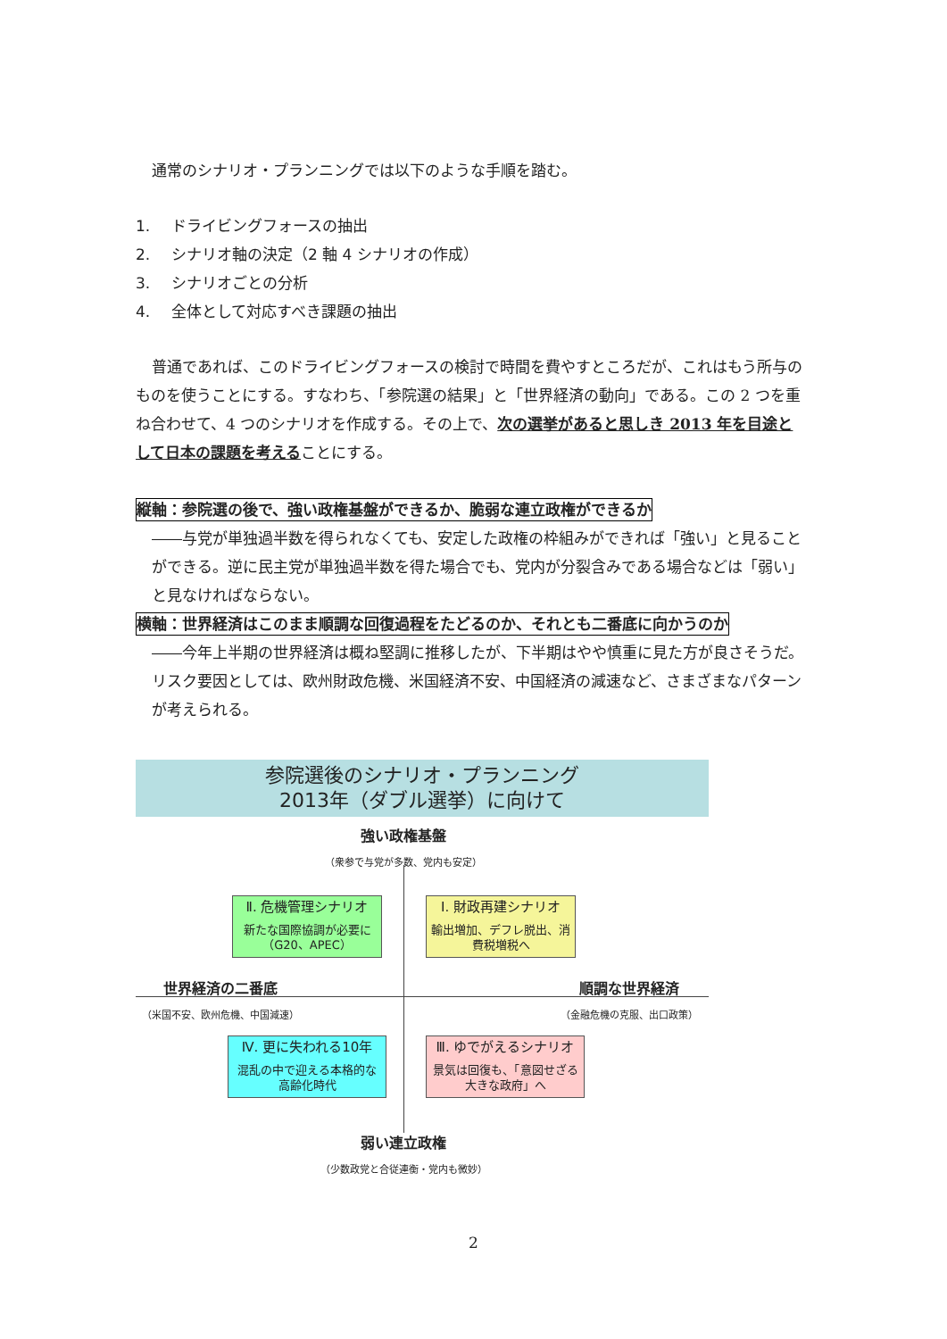通常のシナリオ・プランニングでは以下のような手順を踏む。
1. ドライビングフォースの抽出
2. シナリオ軸の決定（2 軸 4 シナリオの作成）
3. シナリオごとの分析
4. 全体として対応すべき課題の抽出
普通であれば、このドライビングフォースの検討で時間を費やすところだが、これはもう所与のものを使うことにする。すなわち、「参院選の結果」と「世界経済の動向」である。この 2 つを重ね合わせて、4 つのシナリオを作成する。その上で、次の選挙があると思しき 2013 年を目途として日本の課題を考えることにする。
縦軸：参院選の後で、強い政権基盤ができるか、脆弱な連立政権ができるか
――与党が単独過半数を得られなくても、安定した政権の枠組みができれば「強い」と見ることができる。逆に民主党が単独過半数を得た場合でも、党内が分裂含みである場合などは「弱い」と見なければならない。
横軸：世界経済はこのまま順調な回復過程をたどるのか、それとも二番底に向かうのか
――今年上半期の世界経済は概ね堅調に推移したが、下半期はやや慎重に見た方が良さそうだ。リスク要因としては、欧州財政危機、米国経済不安、中国経済の減速など、さまざまなパターンが考えられる。
参院選後のシナリオ・プランニング
2013年（ダブル選挙）に向けて
強い政権基盤
（衆参で与党が多数、党内も安定）
Ⅱ. 危機管理シナリオ
新たな国際協調が必要に（G20、APEC）
Ⅰ. 財政再建シナリオ
輸出増加、デフレ脱出、消費税増税へ
世界経済の二番底
（米国不安、欧州危機、中国減速）
順調な世界経済
（金融危機の克服、出口政策）
Ⅳ. 更に失われる10年
混乱の中で迎える本格的な高齢化時代
Ⅲ. ゆでがえるシナリオ
景気は回復も、「意図せざる大きな政府」へ
弱い連立政権
（少数政党と合従連衡・党内も微妙）
2